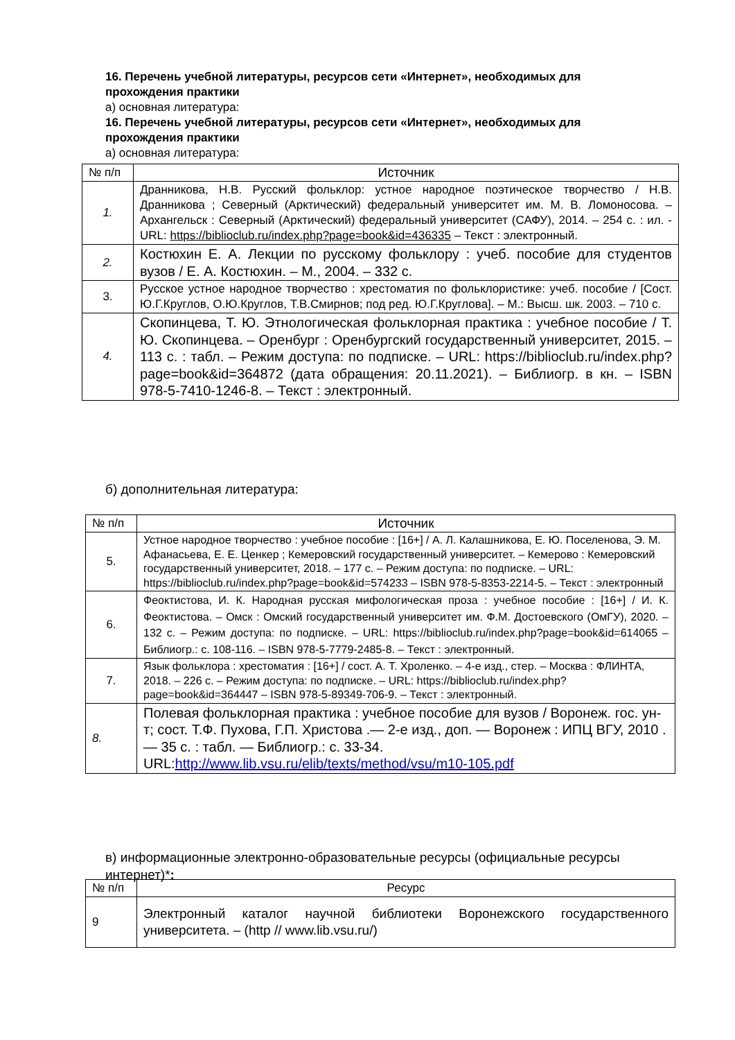16. Перечень учебной литературы, ресурсов сети «Интернет», необходимых для прохождения практики
а) основная литература:
16. Перечень учебной литературы, ресурсов сети «Интернет», необходимых для прохождения практики
а) основная литература:
| № п/п | Источник |
| --- | --- |
| 1. | Дранникова, Н.В. Русский фольклор: устное народное поэтическое творчество / Н.В. Дранникова ; Северный (Арктический) федеральный университет им. М. В. Ломоносова. – Архангельск : Северный (Арктический) федеральный университет (САФУ), 2014. – 254 с. : ил. - URL: https://biblioclub.ru/index.php?page=book&id=436335 – Текст : электронный. |
| 2. | Костюхин Е. А. Лекции по русскому фольклору : учеб. пособие для студентов вузов / Е. А. Костюхин. – М., 2004. – 332 с. |
| 3. | Русское устное народное творчество : хрестоматия по фольклористике: учеб. пособие / [Сост. Ю.Г.Круглов, О.Ю.Круглов, Т.В.Смирнов; под ред. Ю.Г.Круглова]. – М.: Высш. шк. 2003. – 710 с. |
| 4. | Скопинцева, Т. Ю. Этнологическая фольклорная практика : учебное пособие / Т. Ю. Скопинцева. – Оренбург : Оренбургский государственный университет, 2015. – 113 с. : табл. – Режим доступа: по подписке. – URL: https://biblioclub.ru/index.php?page=book&id=364872 (дата обращения: 20.11.2021). – Библиогр. в кн. – ISBN 978-5-7410-1246-8. – Текст : электронный. |
б) дополнительная литература:
| № п/п | Источник |
| --- | --- |
| 5. | Устное народное творчество : учебное пособие : [16+] / А. Л. Калашникова, Е. Ю. Поселенова, Э. М. Афанасьева, Е. Е. Ценкер ; Кемеровский государственный университет. – Кемерово : Кемеровский государственный университет, 2018. – 177 с. – Режим доступа: по подписке. – URL: https://biblioclub.ru/index.php?page=book&id=574233 – ISBN 978-5-8353-2214-5. – Текст : электронный |
| 6. | Феоктистова, И. К. Народная русская мифологическая проза : учебное пособие : [16+] / И. К. Феоктистова. – Омск : Омский государственный университет им. Ф.М. Достоевского (ОмГУ), 2020. – 132 с. – Режим доступа: по подписке. – URL: https://biblioclub.ru/index.php?page=book&id=614065 – Библиогр.: с. 108-116. – ISBN 978-5-7779-2485-8. – Текст : электронный. |
| 7. | Язык фольклора : хрестоматия : [16+] / сост. А. Т. Хроленко. – 4-е изд., стер. – Москва : ФЛИНТА, 2018. – 226 с. – Режим доступа: по подписке. – URL: https://biblioclub.ru/index.php?page=book&id=364447 – ISBN 978-5-89349-706-9. – Текст : электронный. |
| 8. | Полевая фольклорная практика : учебное пособие для вузов / Воронеж. гос. ун-т; сост. Т.Ф. Пухова, Г.П. Христова .— 2-е изд., доп. — Воронеж : ИПЦ ВГУ, 2010 .— 35 с. : табл. — Библиогр.: с. 33-34. URL: http://www.lib.vsu.ru/elib/texts/method/vsu/m10-105.pdf |
в) информационные электронно-образовательные ресурсы (официальные ресурсы интернет)*:
| № п/п | Ресурс |
| --- | --- |
| 9 | Электронный каталог научной библиотеки Воронежского государственного университета. – (http // www.lib.vsu.ru/) |